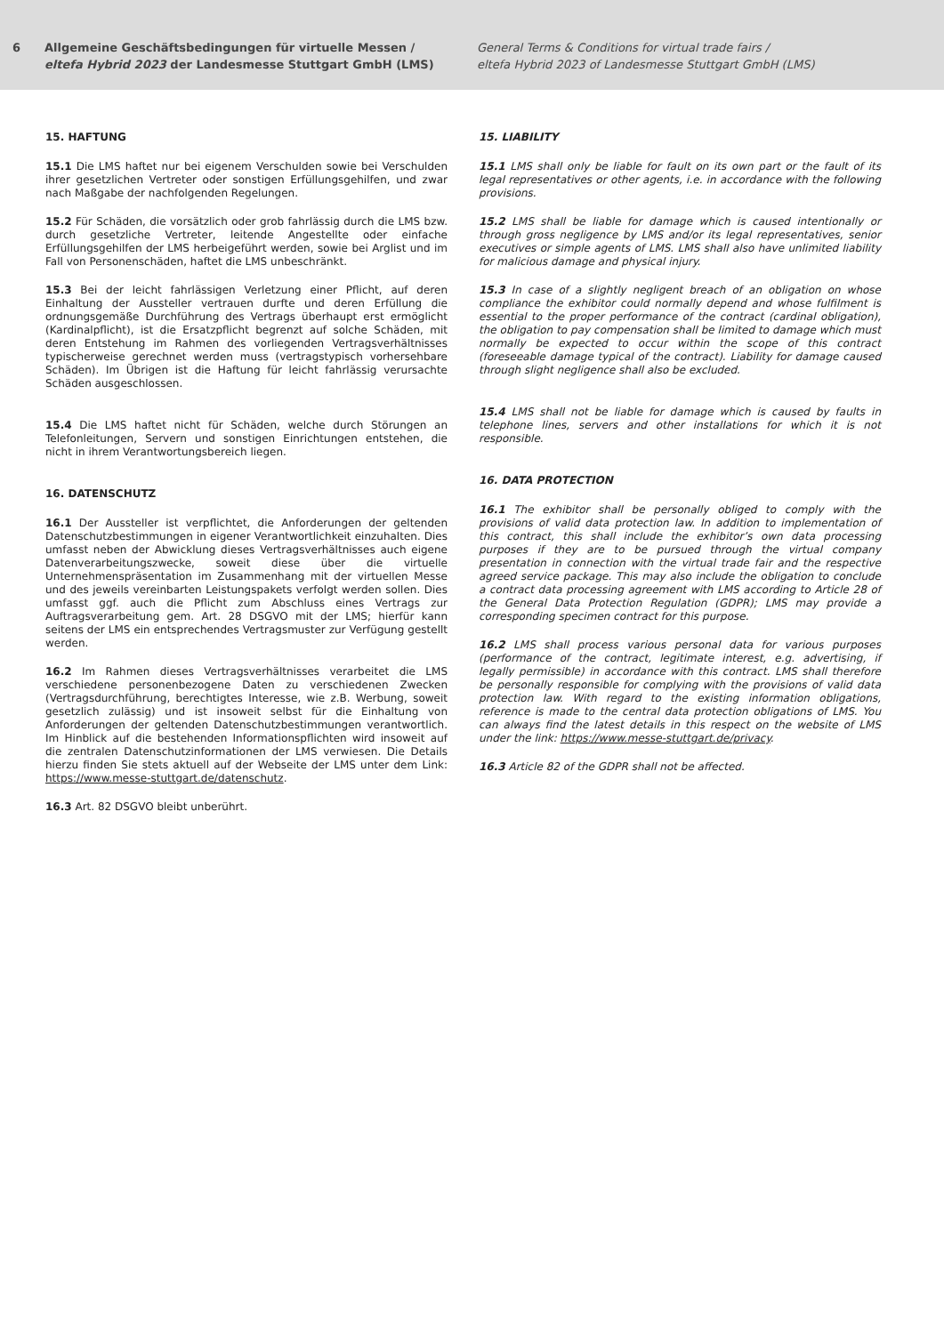6 Allgemeine Geschäftsbedingungen für virtuelle Messen /
eltefa Hybrid 2023 der Landesmesse Stuttgart GmbH (LMS)
General Terms & Conditions for virtual trade fairs /
eltefa Hybrid 2023 of Landesmesse Stuttgart GmbH (LMS)
15. HAFTUNG
15.1 Die LMS haftet nur bei eigenem Verschulden sowie bei Verschulden ihrer gesetzlichen Vertreter oder sonstigen Erfüllungsgehilfen, und zwar nach Maßgabe der nachfolgenden Regelungen.
15.2 Für Schäden, die vorsätzlich oder grob fahrlässig durch die LMS bzw. durch gesetzliche Vertreter, leitende Angestellte oder einfache Erfüllungsgehilfen der LMS herbeigeführt werden, sowie bei Arglist und im Fall von Personenschäden, haftet die LMS unbeschränkt.
15.3 Bei der leicht fahrlässigen Verletzung einer Pflicht, auf deren Einhaltung der Aussteller vertrauen durfte und deren Erfüllung die ordnungsgemäße Durchführung des Vertrags überhaupt erst ermöglicht (Kardinalpflicht), ist die Ersatzpflicht begrenzt auf solche Schäden, mit deren Entstehung im Rahmen des vorliegenden Vertragsverhältnisses typischerweise gerechnet werden muss (vertragstypisch vorhersehbare Schäden). Im Übrigen ist die Haftung für leicht fahrlässig verursachte Schäden ausgeschlossen.
15.4 Die LMS haftet nicht für Schäden, welche durch Störungen an Telefonleitungen, Servern und sonstigen Einrichtungen entstehen, die nicht in ihrem Verantwortungsbereich liegen.
16. DATENSCHUTZ
16.1 Der Aussteller ist verpflichtet, die Anforderungen der geltenden Datenschutzbestimmungen in eigener Verantwortlichkeit einzuhalten. Dies umfasst neben der Abwicklung dieses Vertragsverhältnisses auch eigene Datenverarbeitungszwecke, soweit diese über die virtuelle Unternehmenspräsentation im Zusammenhang mit der virtuellen Messe und des jeweils vereinbarten Leistungspakets verfolgt werden sollen. Dies umfasst ggf. auch die Pflicht zum Abschluss eines Vertrags zur Auftragsverarbeitung gem. Art. 28 DSGVO mit der LMS; hierfür kann seitens der LMS ein entsprechendes Vertragsmuster zur Verfügung gestellt werden.
16.2 Im Rahmen dieses Vertragsverhältnisses verarbeitet die LMS verschiedene personenbezogene Daten zu verschiedenen Zwecken (Vertragsdurchführung, berechtigtes Interesse, wie z.B. Werbung, soweit gesetzlich zulässig) und ist insoweit selbst für die Einhaltung von Anforderungen der geltenden Datenschutzbestimmungen verantwortlich. Im Hinblick auf die bestehenden Informationspflichten wird insoweit auf die zentralen Datenschutzinformationen der LMS verwiesen. Die Details hierzu finden Sie stets aktuell auf der Webseite der LMS unter dem Link: https://www.messe-stuttgart.de/datenschutz.
16.3 Art. 82 DSGVO bleibt unberührt.
15. LIABILITY
15.1 LMS shall only be liable for fault on its own part or the fault of its legal representatives or other agents, i.e. in accordance with the following provisions.
15.2 LMS shall be liable for damage which is caused intentionally or through gross negligence by LMS and/or its legal representatives, senior executives or simple agents of LMS. LMS shall also have unlimited liability for malicious damage and physical injury.
15.3 In case of a slightly negligent breach of an obligation on whose compliance the exhibitor could normally depend and whose fulfilment is essential to the proper performance of the contract (cardinal obligation), the obligation to pay compensation shall be limited to damage which must normally be expected to occur within the scope of this contract (foreseeable damage typical of the contract). Liability for damage caused through slight negligence shall also be excluded.
15.4 LMS shall not be liable for damage which is caused by faults in telephone lines, servers and other installations for which it is not responsible.
16. DATA PROTECTION
16.1 The exhibitor shall be personally obliged to comply with the provisions of valid data protection law. In addition to implementation of this contract, this shall include the exhibitor’s own data processing purposes if they are to be pursued through the virtual company presentation in connection with the virtual trade fair and the respective agreed service package. This may also include the obligation to conclude a contract data processing agreement with LMS according to Article 28 of the General Data Protection Regulation (GDPR); LMS may provide a corresponding specimen contract for this purpose.
16.2 LMS shall process various personal data for various purposes (performance of the contract, legitimate interest, e.g. advertising, if legally permissible) in accordance with this contract. LMS shall therefore be personally responsible for complying with the provisions of valid data protection law. With regard to the existing information obligations, reference is made to the central data protection obligations of LMS. You can always find the latest details in this respect on the website of LMS under the link: https://www.messe-stuttgart.de/privacy.
16.3 Article 82 of the GDPR shall not be affected.